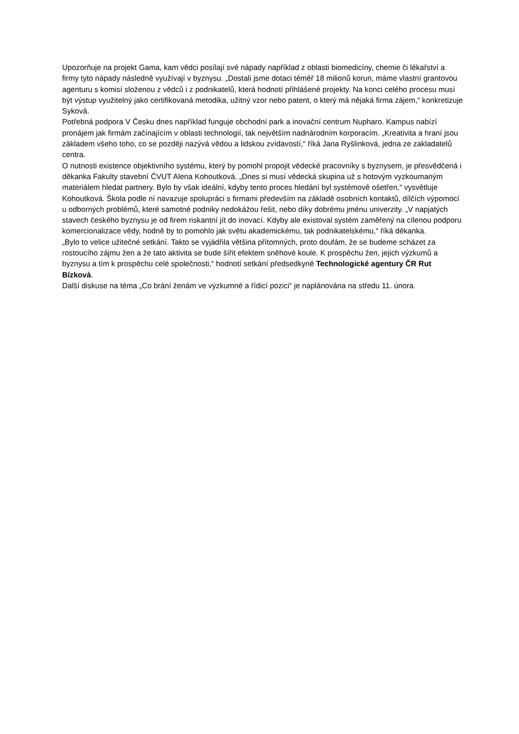Upozorňuje na projekt Gama, kam vědci posílají své nápady například z oblasti biomedicíny, chemie či lékařství a firmy tyto nápady následně využívají v byznysu. „Dostali jsme dotaci téměř 18 milionů korun, máme vlastní grantovou agenturu s komisí složenou z vědců i z podnikatelů, která hodnotí přihlášené projekty. Na konci celého procesu musí být výstup využitelný jako certifikovaná metodika, užitný vzor nebo patent, o který má nějaká firma zájem,“ konkretizuje Syková.
Potřebná podpora V Česku dnes například funguje obchodní park a inovační centrum Nupharo. Kampus nabízí pronájem jak firmám začínajícím v oblasti technologií, tak největším nadnárodním korporacím. „Kreativita a hraní jsou základem všeho toho, co se později nazývá vědou a lidskou zvídavostí,“ říká Jana Ryšlinková, jedna ze zakladatelů centra.
O nutnosti existence objektivního systému, který by pomohl propojit vědecké pracovníky s byznysem, je přesvědčená i děkanka Fakulty stavební ČVUT Alena Kohoutková. „Dnes si musí vědecká skupina už s hotovým vyzkoumaným materiálem hledat partnery. Bylo by však ideální, kdyby tento proces hledání byl systémově ošetřen,“ vysvětluje Kohoutková. Škola podle ní navazuje spolupráci s firmami především na základě osobních kontaktů, dílčích výpomocí u odborných problémů, které samotné podniky nedokážou řešit, nebo díky dobrému jménu univerzity. „V napjatých stavech českého byznysu je od firem riskantní jít do inovací. Kdyby ale existoval systém zaměřený na cílenou podporu komercionalizace vědy, hodně by to pomohlo jak světu akademickému, tak podnikatelskému,“ říká děkanka.
„Bylo to velice užitečné setkání. Takto se vyjádřila většina přítomných, proto doufám, že se budeme scházet za rostoucího zájmu žen a že tato aktivita se bude šířit efektem sněhové koule. K prospěchu žen, jejich výzkumů a byznysu a tím k prospěchu celé společnosti,“ hodnotí setkání předsedkyně Technologické agentury ČR Rut Bízková.
Další diskuse na téma „Co brání ženám ve výzkumné a řídicí pozici“ je naplánována na středu 11. února.